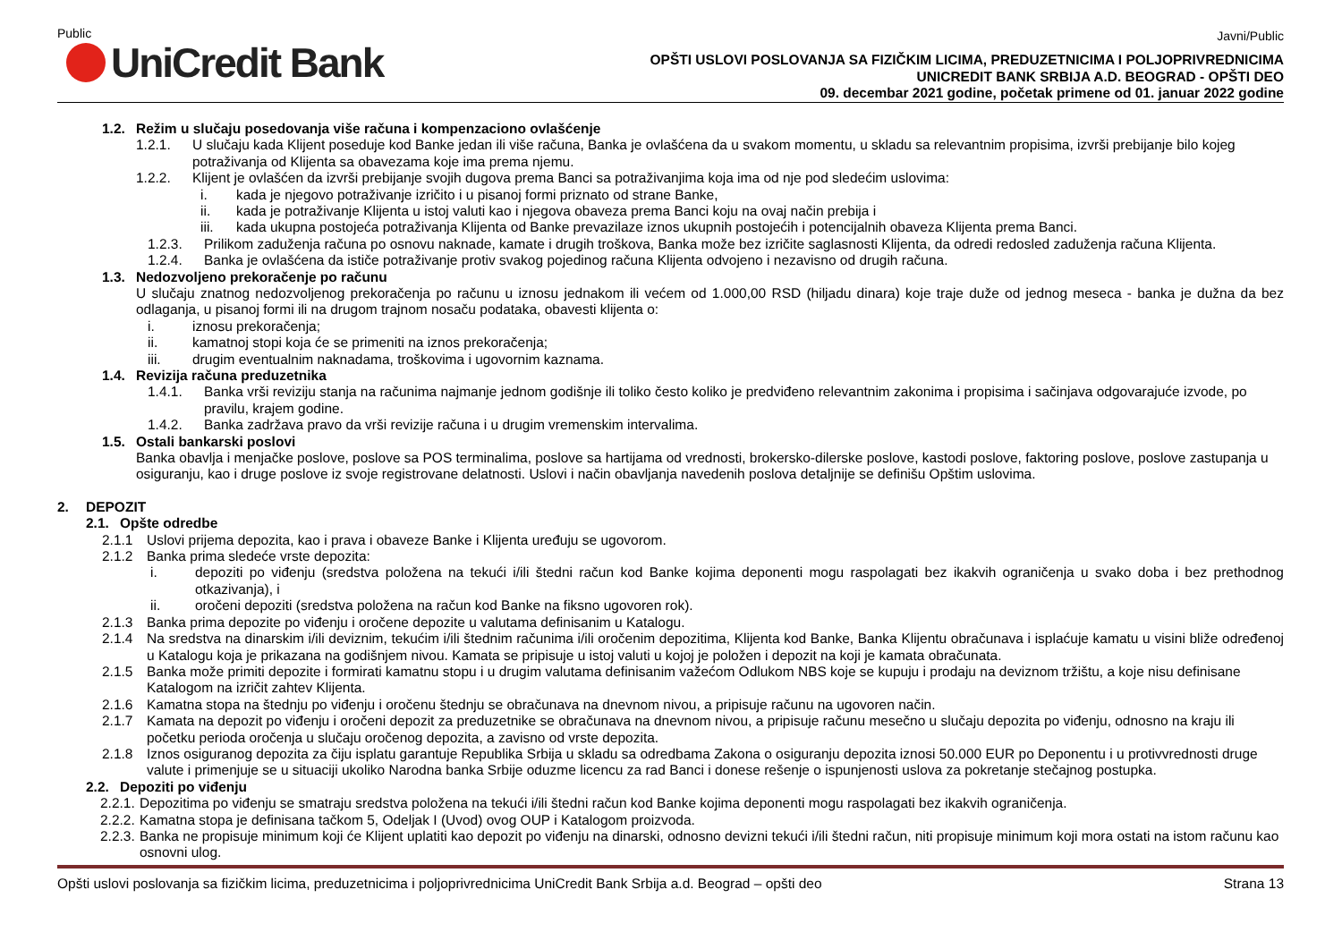Public
UniCredit Bank
Javni/Public
OPŠTI USLOVI POSLOVANJA SA FIZIČKIM LICIMA, PREDUZETNICIMA I POLJOPRIVREDNICIMA
UNICREDIT BANK SRBIJA A.D. BEOGRAD - OPŠTI DEO
09. decembar 2021 godine, početak primene od 01. januar 2022 godine
1.2. Režim u slučaju posedovanja više računa i kompenzaciono ovlašćenje
1.2.1. U slučaju kada Klijent poseduje kod Banke jedan ili više računa, Banka je ovlašćena da u svakom momentu, u skladu sa relevantnim propisima, izvrši prebijanje bilo kojeg potraživanja od Klijenta sa obavezama koje ima prema njemu.
1.2.2. Klijent je ovlašćen da izvrši prebijanje svojih dugova prema Banci sa potraživanjima koja ima od nje pod sledećim uslovima:
i. kada je njegovo potraživanje izričito i u pisanoj formi priznato od strane Banke,
ii. kada je potraživanje Klijenta u istoj valuti kao i njegova obaveza prema Banci koju na ovaj način prebija i
iii. kada ukupna postojeća potraživanja Klijenta od Banke prevazilaze iznos ukupnih postojećih i potencijalnih obaveza Klijenta prema Banci.
1.2.3. Prilikom zaduženja računa po osnovu naknade, kamate i drugih troškova, Banka može bez izričite saglasnosti Klijenta, da odredi redosled zaduženja računa Klijenta.
1.2.4. Banka je ovlašćena da ističe potraživanje protiv svakog pojedinog računa Klijenta odvojeno i nezavisno od drugih računa.
1.3. Nedozvoljeno prekoračenje po računu
U slučaju znatnog nedozvoljenog prekoračenja po računu u iznosu jednakom ili većem od 1.000,00 RSD (hiljadu dinara) koje traje duže od jednog meseca - banka je dužna da bez odlaganja, u pisanoj formi ili na drugom trajnom nosaču podataka, obavesti klijenta o:
i. iznosu prekoračenja;
ii. kamatnoj stopi koja će se primeniti na iznos prekoračenja;
iii. drugim eventualnim naknadama, troškovima i ugovornim kaznama.
1.4. Revizija računa preduzetnika
1.4.1. Banka vrši reviziju stanja na računima najmanje jednom godišnje ili toliko često koliko je predviđeno relevantnim zakonima i propisima i sačinjava odgovarajuće izvode, po pravilu, krajem godine.
1.4.2. Banka zadržava pravo da vrši revizije računa i u drugim vremenskim intervalima.
1.5. Ostali bankarski poslovi
Banka obavlja i menjačke poslove, poslove sa POS terminalima, poslove sa hartijama od vrednosti, brokersko-dilerske poslove, kastodi poslove, faktoring poslove, poslove zastupanja u osiguranju, kao i druge poslove iz svoje registrovane delatnosti. Uslovi i način obavljanja navedenih poslova detaljnije se definišu Opštim uslovima.
2. DEPOZIT
2.1. Opšte odredbe
2.1.1 Uslovi prijema depozita, kao i prava i obaveze Banke i Klijenta uređuju se ugovorom.
2.1.2 Banka prima sledeće vrste depozita:
i. depoziti po viđenju (sredstva položena na tekući i/ili štedni račun kod Banke kojima deponenti mogu raspolagati bez ikakvih ograničenja u svako doba i bez prethodnog otkazivanja), i
ii. oročeni depoziti (sredstva položena na račun kod Banke na fiksno ugovoren rok).
2.1.3 Banka prima depozite po viđenju i oročene depozite u valutama definisanim u Katalogu.
2.1.4 Na sredstva na dinarskim i/ili deviznim, tekućim i/ili štednim računima i/ili oročenim depozitima, Klijenta kod Banke, Banka Klijentu obračunava i isplaćuje kamatu u visini bliže određenoj u Katalogu koja je prikazana na godišnjem nivou. Kamata se pripisuje u istoj valuti u kojoj je položen i depozit na koji je kamata obračunata.
2.1.5 Banka može primiti depozite i formirati kamatnu stopu i u drugim valutama definisanim važećom Odlukom NBS koje se kupuju i prodaju na deviznom tržištu, a koje nisu definisane Katalogom na izričit zahtev Klijenta.
2.1.6 Kamatna stopa na štednju po viđenju i oročenu štednju se obračunava na dnevnom nivou, a pripisuje računu na ugovoren način.
2.1.7 Kamata na depozit po viđenju i oročeni depozit za preduzetnike se obračunava na dnevnom nivou, a pripisuje računu mesečno u slučaju depozita po viđenju, odnosno na kraju ili početku perioda oročenja u slučaju oročenog depozita, a zavisno od vrste depozita.
2.1.8 Iznos osiguranog depozita za čiju isplatu garantuje Republika Srbija u skladu sa odredbama Zakona o osiguranju depozita iznosi 50.000 EUR po Deponentu i u protivvrednosti druge valute i primenjuje se u situaciji ukoliko Narodna banka Srbije oduzme licencu za rad Banci i donese rešenje o ispunjenosti uslova za pokretanje stečajnog postupka.
2.2. Depoziti po viđenju
2.2.1.
Depozitima po viđenju se smatraju sredstva položena na tekući i/ili štedni račun kod Banke kojima deponenti mogu raspolagati bez ikakvih ograničenja.
2.2.2.
Kamatna stopa je definisana tačkom 5, Odeljak I (Uvod) ovog OUP i Katalogom proizvoda.
2.2.3.
Banka ne propisuje minimum koji će Klijent uplatiti kao depozit po viđenju na dinarski, odnosno devizni tekući i/ili štedni račun, niti propisuje minimum koji mora ostati na istom računu kao osnovni ulog.
Opšti uslovi poslovanja sa fizičkim licima, preduzetnicima i poljoprivrednicima UniCredit Bank Srbija a.d. Beograd – opšti deo Strana 13